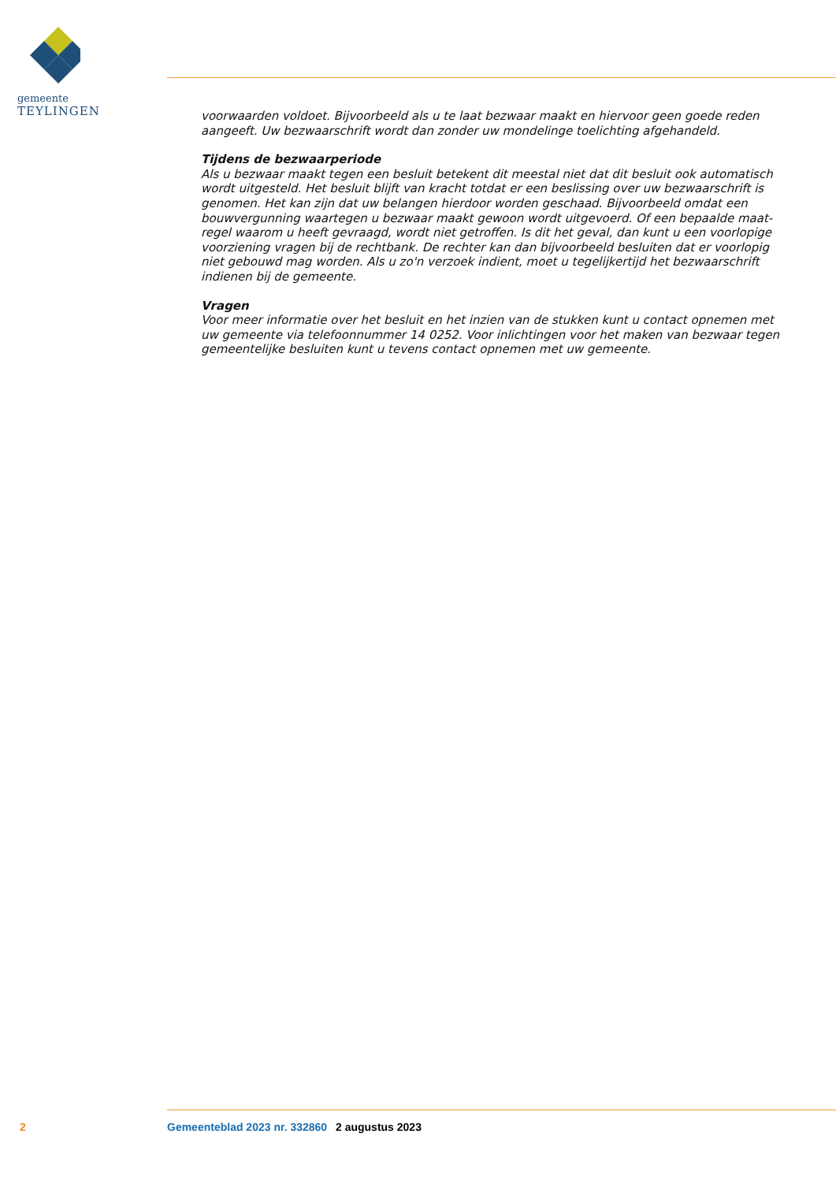gemeente
TEYLINGEN
voorwaarden voldoet. Bijvoorbeeld als u te laat bezwaar maakt en hiervoor geen goede reden aangeeft. Uw bezwaarschrift wordt dan zonder uw mondelinge toelichting afgehandeld.
Tijdens de bezwaarperiode
Als u bezwaar maakt tegen een besluit betekent dit meestal niet dat dit besluit ook automatisch wordt uitgesteld. Het besluit blijft van kracht totdat er een beslissing over uw bezwaarschrift is genomen. Het kan zijn dat uw belangen hierdoor worden geschaad. Bijvoorbeeld omdat een bouwvergunning waartegen u bezwaar maakt gewoon wordt uitgevoerd. Of een bepaalde maat-regel waarom u heeft gevraagd, wordt niet getroffen. Is dit het geval, dan kunt u een voorlopige voorziening vragen bij de rechtbank. De rechter kan dan bijvoorbeeld besluiten dat er voorlopig niet gebouwd mag worden. Als u zo'n verzoek indient, moet u tegelijkertijd het bezwaarschrift indienen bij de gemeente.
Vragen
Voor meer informatie over het besluit en het inzien van de stukken kunt u contact opnemen met uw gemeente via telefoonnummer 14 0252. Voor inlichtingen voor het maken van bezwaar tegen gemeentelijke besluiten kunt u tevens contact opnemen met uw gemeente.
2 Gemeenteblad 2023 nr. 332860 2 augustus 2023